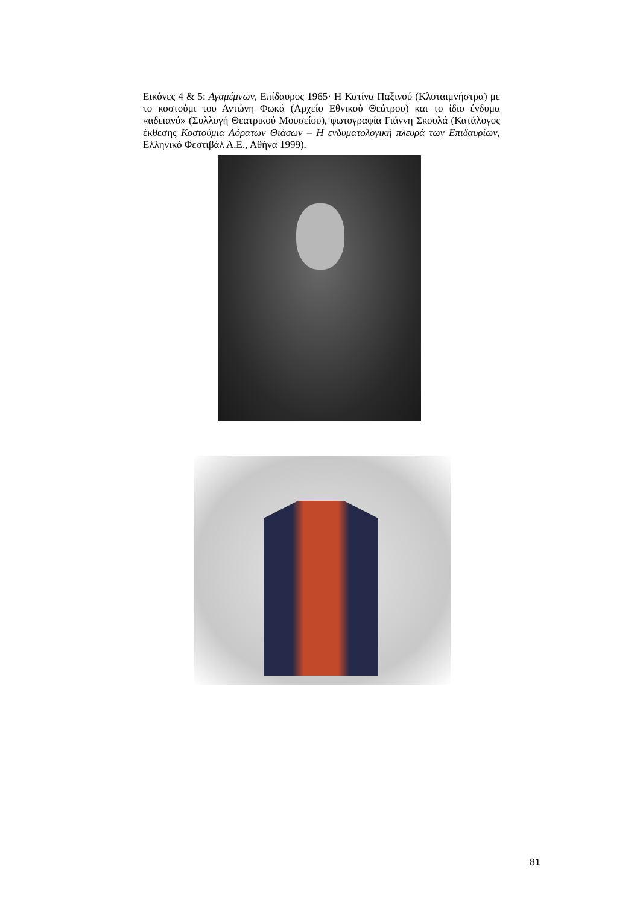Εικόνες 4 & 5: Αγαμέμνων, Επίδαυρος 1965· Η Κατίνα Παξινού (Κλυταιμνήστρα) με το κοστούμι του Αντώνη Φωκά (Αρχείο Εθνικού Θεάτρου) και το ίδιο ένδυμα «αδειανό» (Συλλογή Θεατρικού Μουσείου), φωτογραφία Γιάννη Σκουλά (Κατάλογος έκθεσης Κοστούμια Αόρατων Θιάσων – Η ενδυματολογική πλευρά των Επιδαυρίων, Ελληνικό Φεστιβάλ Α.Ε., Αθήνα 1999).
81